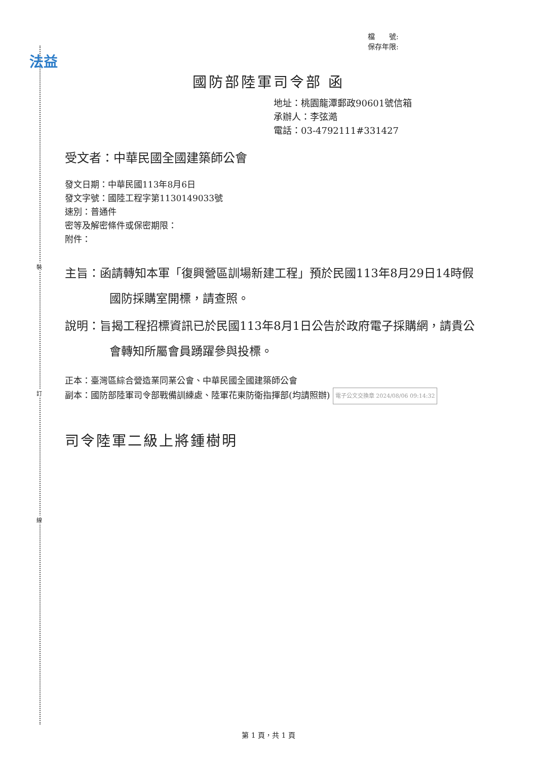裝
訂
線
法益
檔　　號:
保存年限:
國防部陸軍司令部 函
地址：桃園龍潭郵政90601號信箱
承辦人：李弦澔
電話：03-4792111#331427
受文者：中華民國全國建築師公會
發文日期：中華民國113年8月6日
發文字號：國陸工程字第1130149033號
速別：普通件
密等及解密條件或保密期限：
附件：
主旨：函請轉知本軍「復興營區訓場新建工程」預於民國113年8月29日14時假國防採購室開標，請查照。
說明：旨揭工程招標資訊已於民國113年8月1日公告於政府電子採購網，請貴公會轉知所屬會員踴躍參與投標。
正本：臺灣區綜合營造業同業公會、中華民國全國建築師公會
副本：國防部陸軍司令部戰備訓練處、陸軍花東防衛指揮部(均請照辦) 電子公文交換章 2024/08/06 09:14:32
司令陸軍二級上將鍾樹明
第 1 頁，共 1 頁